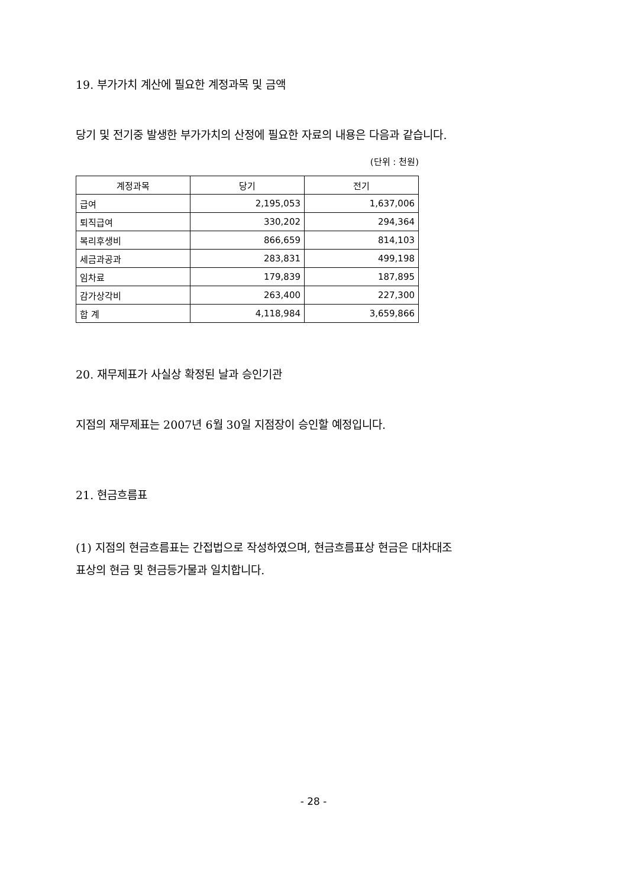19. 부가가치 계산에 필요한 계정과목 및 금액
당기 및 전기중 발생한 부가가치의 산정에 필요한 자료의 내용은 다음과 같습니다.
(단위 : 천원)
| 계정과목 | 당기 | 전기 |
| --- | --- | --- |
| 급여 | 2,195,053 | 1,637,006 |
| 퇴직급여 | 330,202 | 294,364 |
| 복리후생비 | 866,659 | 814,103 |
| 세금과공과 | 283,831 | 499,198 |
| 임차료 | 179,839 | 187,895 |
| 감가상각비 | 263,400 | 227,300 |
| 합 계 | 4,118,984 | 3,659,866 |
20. 재무제표가 사실상 확정된 날과 승인기관
지점의 재무제표는 2007년 6월 30일 지점장이 승인할 예정입니다.
21. 현금흐름표
(1) 지점의 현금흐름표는 간접법으로 작성하였으며, 현금흐름표상 현금은 대차대조
표상의 현금 및 현금등가물과 일치합니다.
- 28 -